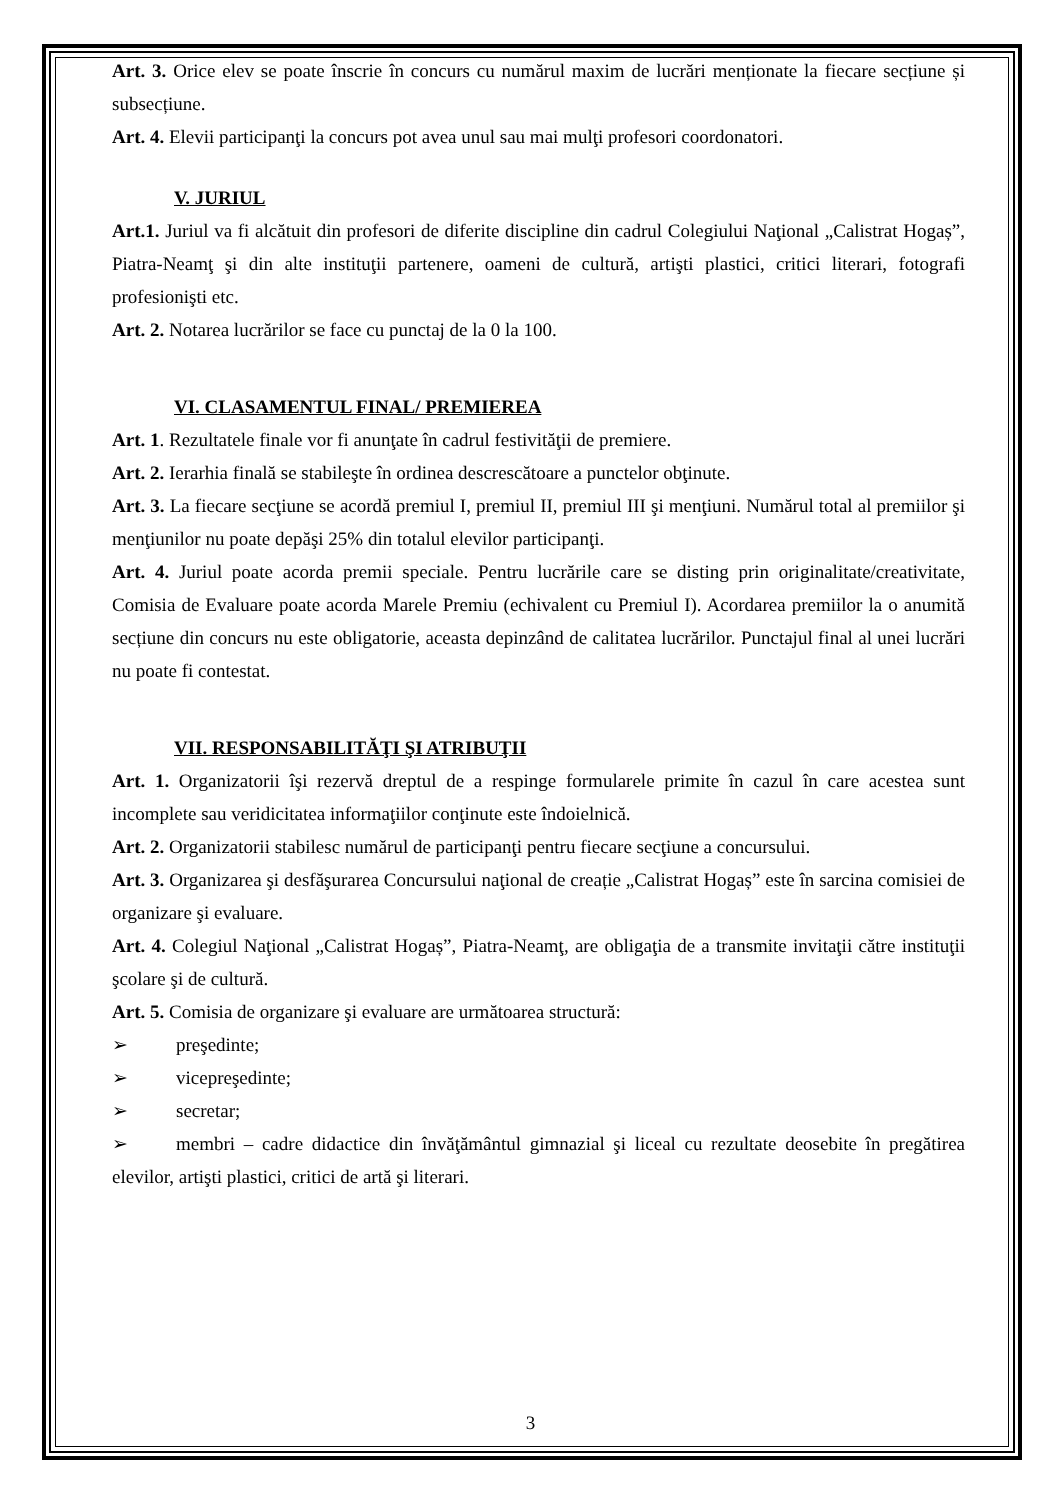Art. 3. Orice elev se poate înscrie în concurs cu numărul maxim de lucrări menționate la fiecare secțiune și subsecțiune.
Art. 4. Elevii participanţi la concurs pot avea unul sau mai mulţi profesori coordonatori.
V. JURIUL
Art.1. Juriul va fi alcătuit din profesori de diferite discipline din cadrul Colegiului Naţional „Calistrat Hogaș”, Piatra-Neamţ şi din alte instituţii partenere, oameni de cultură, artişti plastici, critici literari, fotografi profesionişti etc.
Art. 2. Notarea lucrărilor se face cu punctaj de la 0 la 100.
VI. CLASAMENTUL FINAL/ PREMIEREA
Art. 1. Rezultatele finale vor fi anunţate în cadrul festivităţii de premiere.
Art. 2. Ierarhia finală se stabileşte în ordinea descrescătoare a punctelor obţinute.
Art. 3. La fiecare secţiune se acordă premiul I, premiul II, premiul III şi menţiuni. Numărul total al premiilor şi menţiunilor nu poate depăşi 25% din totalul elevilor participanţi.
Art. 4. Juriul poate acorda premii speciale. Pentru lucrările care se disting prin originalitate/creativitate, Comisia de Evaluare poate acorda Marele Premiu (echivalent cu Premiul I). Acordarea premiilor la o anumită secțiune din concurs nu este obligatorie, aceasta depinzând de calitatea lucrărilor. Punctajul final al unei lucrări nu poate fi contestat.
VII. RESPONSABILITĂŢI ŞI ATRIBUŢII
Art. 1. Organizatorii îşi rezervă dreptul de a respinge formularele primite în cazul în care acestea sunt incomplete sau veridicitatea informaţiilor conţinute este îndoielnică.
Art. 2. Organizatorii stabilesc numărul de participanţi pentru fiecare secţiune a concursului.
Art. 3. Organizarea şi desfăşurarea Concursului naţional de creație „Calistrat Hogaș” este în sarcina comisiei de organizare şi evaluare.
Art. 4. Colegiul Naţional „Calistrat Hogaș”, Piatra-Neamţ, are obligaţia de a transmite invitaţii către instituţii şcolare şi de cultură.
Art. 5. Comisia de organizare şi evaluare are următoarea structură:
➢ preşedinte;
➢ vicepreşedinte;
➢ secretar;
➢ membri – cadre didactice din învăţământul gimnazial şi liceal cu rezultate deosebite în pregătirea elevilor, artişti plastici, critici de artă şi literari.
3